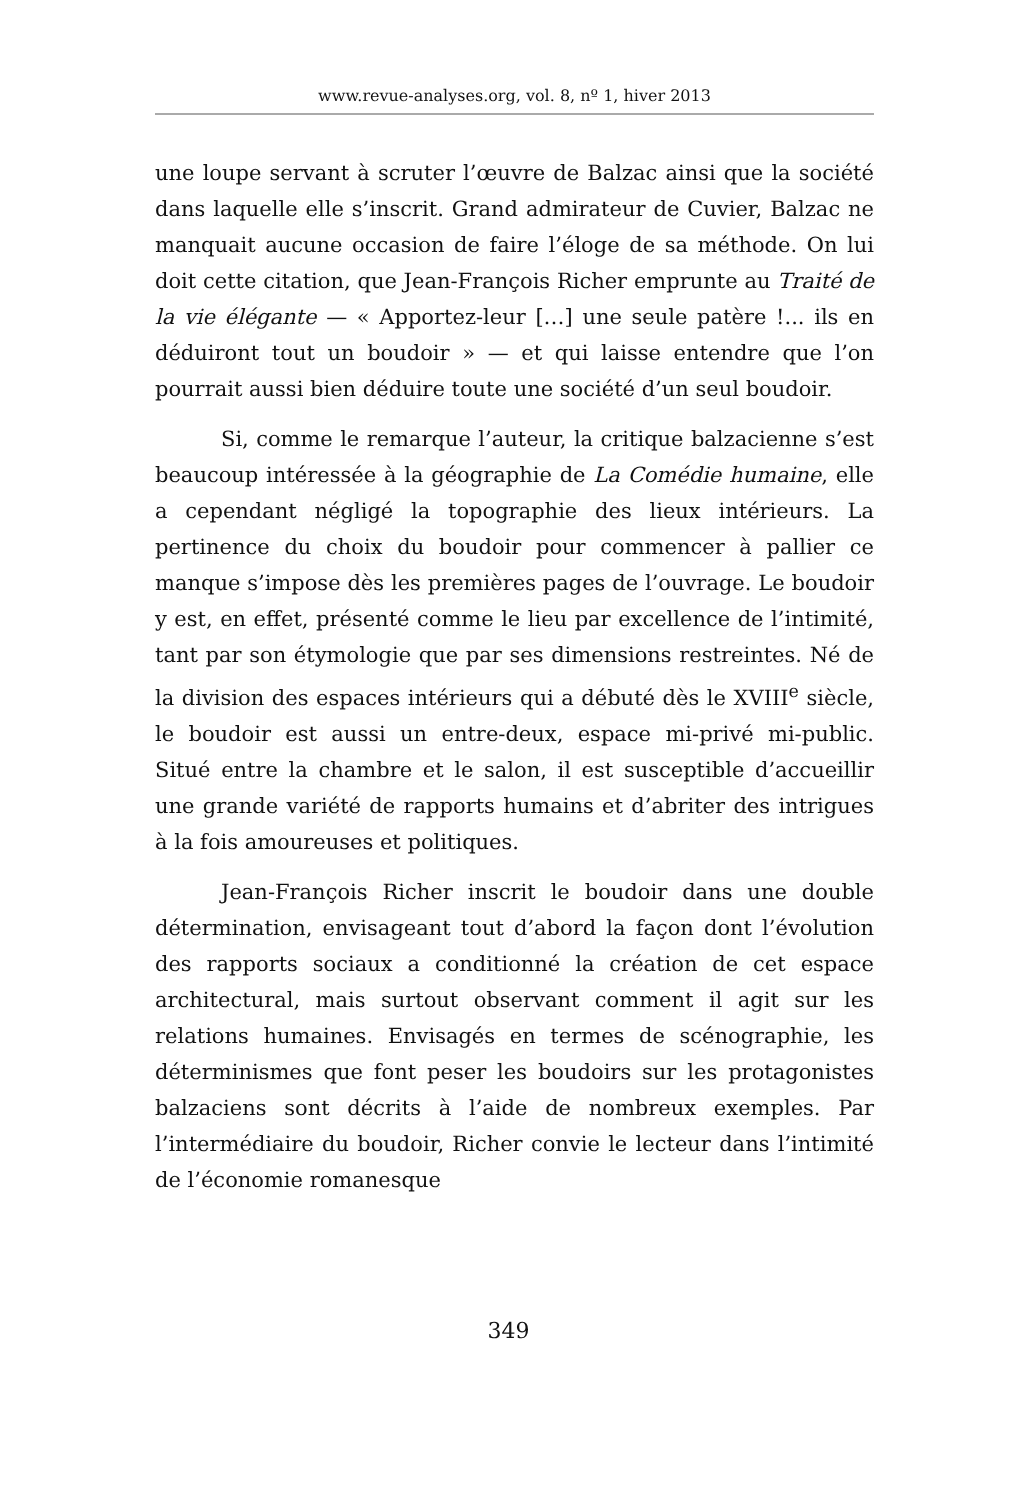www.revue-analyses.org, vol. 8, nº 1, hiver 2013
une loupe servant à scruter l’œuvre de Balzac ainsi que la société dans laquelle elle s’inscrit. Grand admirateur de Cuvier, Balzac ne manquait aucune occasion de faire l’éloge de sa méthode. On lui doit cette citation, que Jean-François Richer emprunte au Traité de la vie élégante — « Apportez-leur […] une seule patère !... ils en déduiront tout un boudoir » — et qui laisse entendre que l’on pourrait aussi bien déduire toute une société d’un seul boudoir.
Si, comme le remarque l’auteur, la critique balzacienne s’est beaucoup intéressée à la géographie de La Comédie humaine, elle a cependant négligé la topographie des lieux intérieurs. La pertinence du choix du boudoir pour commencer à pallier ce manque s’impose dès les premières pages de l’ouvrage. Le boudoir y est, en effet, présenté comme le lieu par excellence de l’intimité, tant par son étymologie que par ses dimensions restreintes. Né de la division des espaces intérieurs qui a débuté dès le XVIII<sup>e</sup> siècle, le boudoir est aussi un entre-deux, espace mi-privé mi-public. Situé entre la chambre et le salon, il est susceptible d’accueillir une grande variété de rapports humains et d’abriter des intrigues à la fois amoureuses et politiques.
Jean-François Richer inscrit le boudoir dans une double détermination, envisageant tout d’abord la façon dont l’évolution des rapports sociaux a conditionné la création de cet espace architectural, mais surtout observant comment il agit sur les relations humaines. Envisagés en termes de scénographie, les déterminismes que font peser les boudoirs sur les protagonistes balzaciens sont décrits à l’aide de nombreux exemples. Par l’intermédiaire du boudoir, Richer convie le lecteur dans l’intimité de l’économie romanesque
349